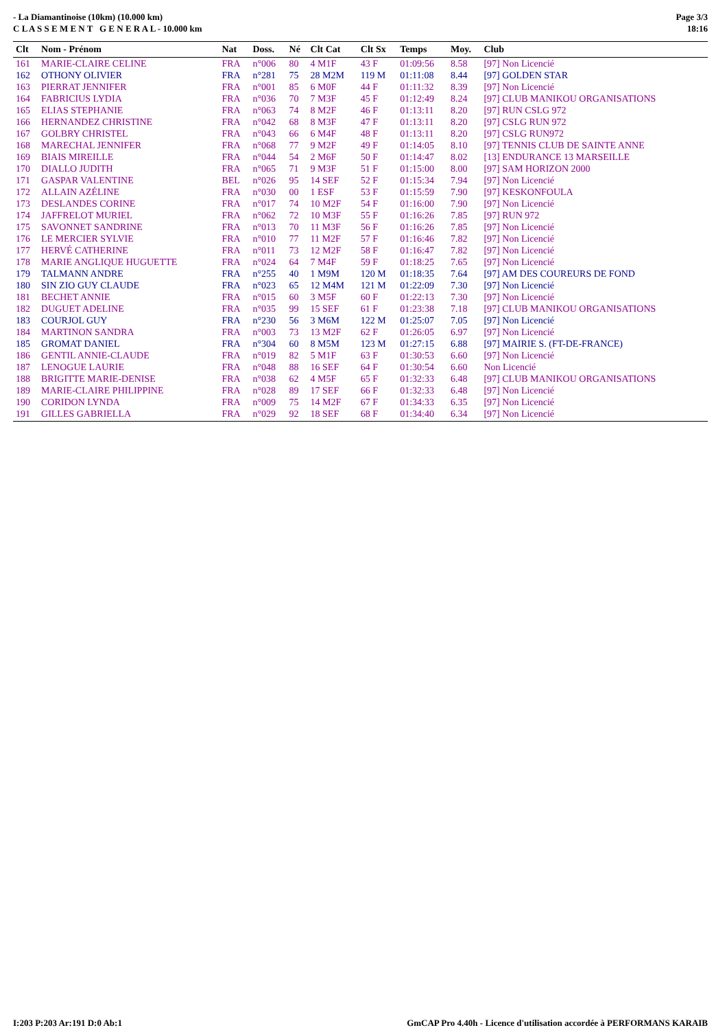- La Diamantinoise (10km) (10.000 km)
C L A S S E M E N T G E N E R A L - 10.000 km
Page 3/3
18:16
| Clt | Nom - Prénom | Nat | Doss. | Né | Clt Cat | Clt Sx | Temps | Moy. | Club |
| --- | --- | --- | --- | --- | --- | --- | --- | --- | --- |
| 161 | MARIE-CLAIRE CELINE | FRA | n°006 | 80 | 4 M1F | 43 F | 01:09:56 | 8.58 | [97] Non Licencié |
| 162 | OTHONY OLIVIER | FRA | n°281 | 75 | 28 M2M | 119 M | 01:11:08 | 8.44 | [97] GOLDEN STAR |
| 163 | PIERRAT JENNIFER | FRA | n°001 | 85 | 6 M0F | 44 F | 01:11:32 | 8.39 | [97] Non Licencié |
| 164 | FABRICIUS LYDIA | FRA | n°036 | 70 | 7 M3F | 45 F | 01:12:49 | 8.24 | [97] CLUB MANIKOU ORGANISATIONS |
| 165 | ELIAS STEPHANIE | FRA | n°063 | 74 | 8 M2F | 46 F | 01:13:11 | 8.20 | [97] RUN CSLG 972 |
| 166 | HERNANDEZ CHRISTINE | FRA | n°042 | 68 | 8 M3F | 47 F | 01:13:11 | 8.20 | [97] CSLG RUN 972 |
| 167 | GOLBRY CHRISTEL | FRA | n°043 | 66 | 6 M4F | 48 F | 01:13:11 | 8.20 | [97] CSLG RUN972 |
| 168 | MARECHAL JENNIFER | FRA | n°068 | 77 | 9 M2F | 49 F | 01:14:05 | 8.10 | [97] TENNIS CLUB DE SAINTE ANNE |
| 169 | BIAIS MIREILLE | FRA | n°044 | 54 | 2 M6F | 50 F | 01:14:47 | 8.02 | [13] ENDURANCE 13 MARSEILLE |
| 170 | DIALLO JUDITH | FRA | n°065 | 71 | 9 M3F | 51 F | 01:15:00 | 8.00 | [97] SAM HORIZON 2000 |
| 171 | GASPAR VALENTINE | BEL | n°026 | 95 | 14 SEF | 52 F | 01:15:34 | 7.94 | [97] Non Licencié |
| 172 | ALLAIN AZÉLINE | FRA | n°030 | 00 | 1 ESF | 53 F | 01:15:59 | 7.90 | [97] KESKONFOULA |
| 173 | DESLANDES CORINE | FRA | n°017 | 74 | 10 M2F | 54 F | 01:16:00 | 7.90 | [97] Non Licencié |
| 174 | JAFFRELOT MURIEL | FRA | n°062 | 72 | 10 M3F | 55 F | 01:16:26 | 7.85 | [97] RUN 972 |
| 175 | SAVONNET SANDRINE | FRA | n°013 | 70 | 11 M3F | 56 F | 01:16:26 | 7.85 | [97] Non Licencié |
| 176 | LE MERCIER SYLVIE | FRA | n°010 | 77 | 11 M2F | 57 F | 01:16:46 | 7.82 | [97] Non Licencié |
| 177 | HERVÉ CATHERINE | FRA | n°011 | 73 | 12 M2F | 58 F | 01:16:47 | 7.82 | [97] Non Licencié |
| 178 | MARIE ANGLIQUE HUGUETTE | FRA | n°024 | 64 | 7 M4F | 59 F | 01:18:25 | 7.65 | [97] Non Licencié |
| 179 | TALMANN ANDRE | FRA | n°255 | 40 | 1 M9M | 120 M | 01:18:35 | 7.64 | [97] AM DES COUREURS DE FOND |
| 180 | SIN ZIO GUY CLAUDE | FRA | n°023 | 65 | 12 M4M | 121 M | 01:22:09 | 7.30 | [97] Non Licencié |
| 181 | BECHET ANNIE | FRA | n°015 | 60 | 3 M5F | 60 F | 01:22:13 | 7.30 | [97] Non Licencié |
| 182 | DUGUET ADELINE | FRA | n°035 | 99 | 15 SEF | 61 F | 01:23:38 | 7.18 | [97] CLUB MANIKOU ORGANISATIONS |
| 183 | COURJOL GUY | FRA | n°230 | 56 | 3 M6M | 122 M | 01:25:07 | 7.05 | [97] Non Licencié |
| 184 | MARTINON SANDRA | FRA | n°003 | 73 | 13 M2F | 62 F | 01:26:05 | 6.97 | [97] Non Licencié |
| 185 | GROMAT DANIEL | FRA | n°304 | 60 | 8 M5M | 123 M | 01:27:15 | 6.88 | [97] MAIRIE S. (FT-DE-FRANCE) |
| 186 | GENTIL ANNIE-CLAUDE | FRA | n°019 | 82 | 5 M1F | 63 F | 01:30:53 | 6.60 | [97] Non Licencié |
| 187 | LENOGUE LAURIE | FRA | n°048 | 88 | 16 SEF | 64 F | 01:30:54 | 6.60 | Non Licencié |
| 188 | BRIGITTE MARIE-DENISE | FRA | n°038 | 62 | 4 M5F | 65 F | 01:32:33 | 6.48 | [97] CLUB MANIKOU ORGANISATIONS |
| 189 | MARIE-CLAIRE PHILIPPINE | FRA | n°028 | 89 | 17 SEF | 66 F | 01:32:33 | 6.48 | [97] Non Licencié |
| 190 | CORIDON LYNDA | FRA | n°009 | 75 | 14 M2F | 67 F | 01:34:33 | 6.35 | [97] Non Licencié |
| 191 | GILLES GABRIELLA | FRA | n°029 | 92 | 18 SEF | 68 F | 01:34:40 | 6.34 | [97] Non Licencié |
I:203 P:203 Ar:191 D:0 Ab:1 GmCAP Pro 4.40h - Licence d'utilisation accordée à PERFORMANS KARAIB